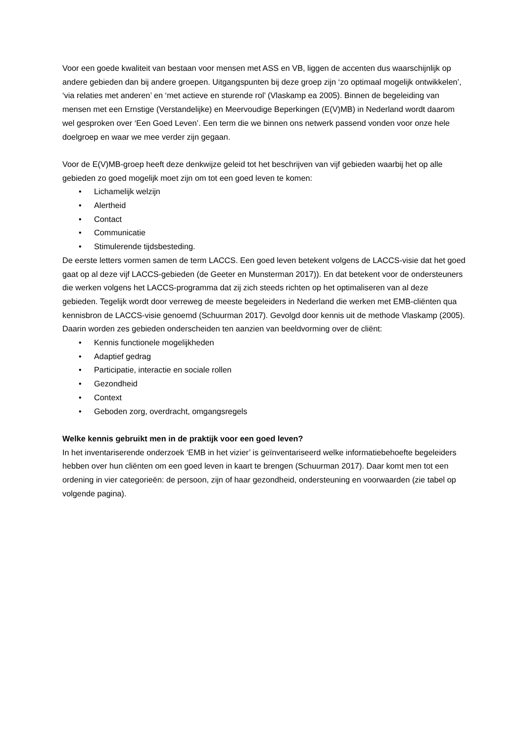Voor een goede kwaliteit van bestaan voor mensen met ASS en VB, liggen de accenten dus waarschijnlijk op andere gebieden dan bij andere groepen. Uitgangspunten bij deze groep zijn ‘zo optimaal mogelijk ontwikkelen’, ‘via relaties met anderen’ en ‘met actieve en sturende rol’ (Vlaskamp ea 2005). Binnen de begeleiding van mensen met een Ernstige (Verstandelijke) en Meervoudige Beperkingen (E(V)MB) in Nederland wordt daarom wel gesproken over ‘Een Goed Leven’. Een term die we binnen ons netwerk passend vonden voor onze hele doelgroep en waar we mee verder zijn gegaan.
Voor de E(V)MB-groep heeft deze denkwijze geleid tot het beschrijven van vijf gebieden waarbij het op alle gebieden zo goed mogelijk moet zijn om tot een goed leven te komen:
• Lichamelijk welzijn
• Alertheid
• Contact
• Communicatie
• Stimulerende tijdsbesteding.
De eerste letters vormen samen de term LACCS. Een goed leven betekent volgens de LACCS-visie dat het goed gaat op al deze vijf LACCS-gebieden (de Geeter en Munsterman 2017)). En dat betekent voor de ondersteuners die werken volgens het LACCS-programma dat zij zich steeds richten op het optimaliseren van al deze gebieden. Tegelijk wordt door verreweg de meeste begeleiders in Nederland die werken met EMB-cliënten qua kennisbron de LACCS-visie genoemd (Schuurman 2017). Gevolgd door kennis uit de methode Vlaskamp (2005). Daarin worden zes gebieden onderscheiden ten aanzien van beeldvorming over de cliënt:
• Kennis functionele mogelijkheden
• Adaptief gedrag
• Participatie, interactie en sociale rollen
• Gezondheid
• Context
• Geboden zorg, overdracht, omgangsregels
Welke kennis gebruikt men in de praktijk voor een goed leven?
In het inventariserende onderzoek ‘EMB in het vizier’ is geïnventariseerd welke informatiebehoefte begeleiders hebben over hun cliënten om een goed leven in kaart te brengen (Schuurman 2017). Daar komt men tot een ordening in vier categorieën: de persoon, zijn of haar gezondheid, ondersteuning en voorwaarden (zie tabel op volgende pagina).